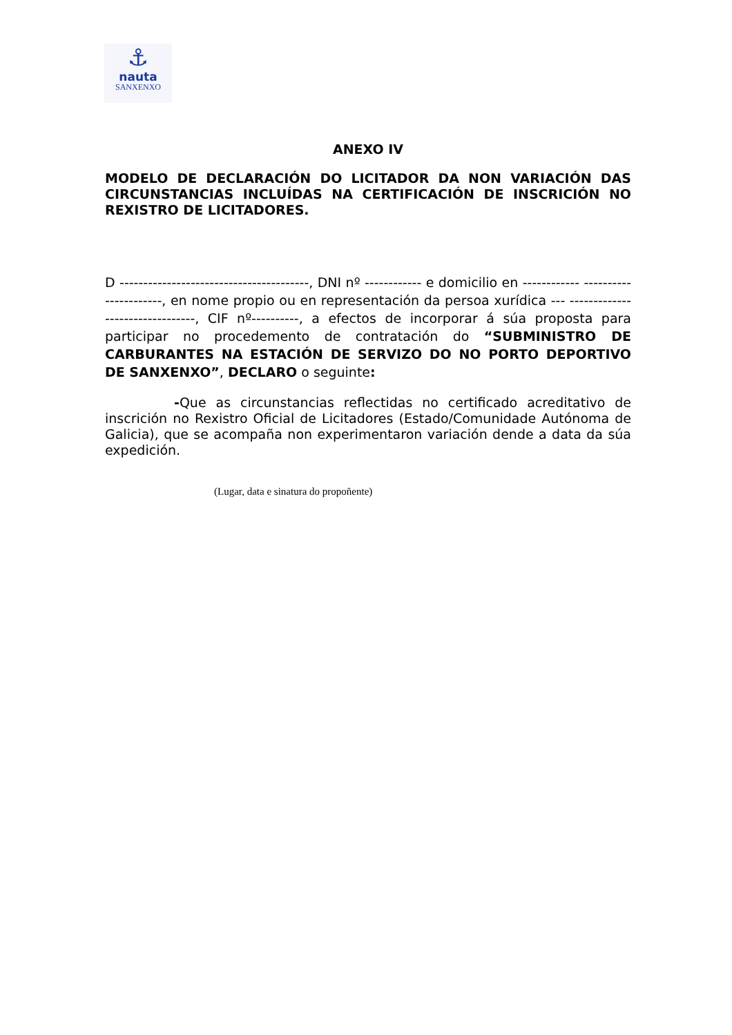⚓
nauta
SANXENXO
ANEXO IV
MODELO DE DECLARACIÓN DO LICITADOR DA NON VARIACIÓN DAS CIRCUNSTANCIAS INCLUÍDAS NA CERTIFICACIÓN DE INSCRICIÓN NO REXISTRO DE LICITADORES.
D ----------------------------------------, DNI nº ------------ e domicilio en ------------ ----------------------, en nome propio ou en representación da persoa xurídica --- --------------------------------, CIF nº----------, a efectos de incorporar á súa proposta para participar no procedemento de contratación do “SUBMINISTRO DE CARBURANTES NA ESTACIÓN DE SERVIZO DO NO PORTO DEPORTIVO DE SANXENXO”, DECLARO o seguinte:
-Que as circunstancias reflectidas no certificado acreditativo de inscrición no Rexistro Oficial de Licitadores (Estado/Comunidade Autónoma de Galicia), que se acompaña non experimentaron variación dende a data da súa expedición.
(Lugar, data e sinatura do propoñente)